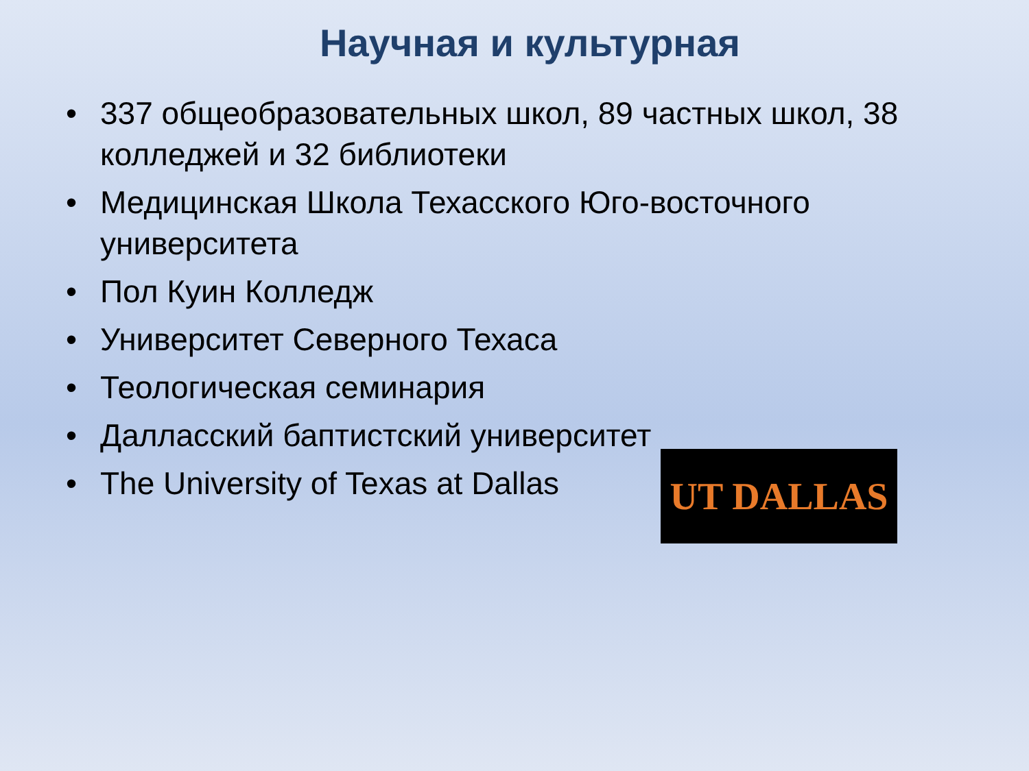Научная и культурная
• 337 общеобразовательных школ, 89 частных школ, 38 колледжей и 32 библиотеки
• Медицинская Школа Техасского Юго-восточного университета
• Пол Куин Колледж
• Университет Северного Техаса
• Теологическая семинария
• Далласский баптистский университет
• The University of Texas at Dallas
UT DALLAS